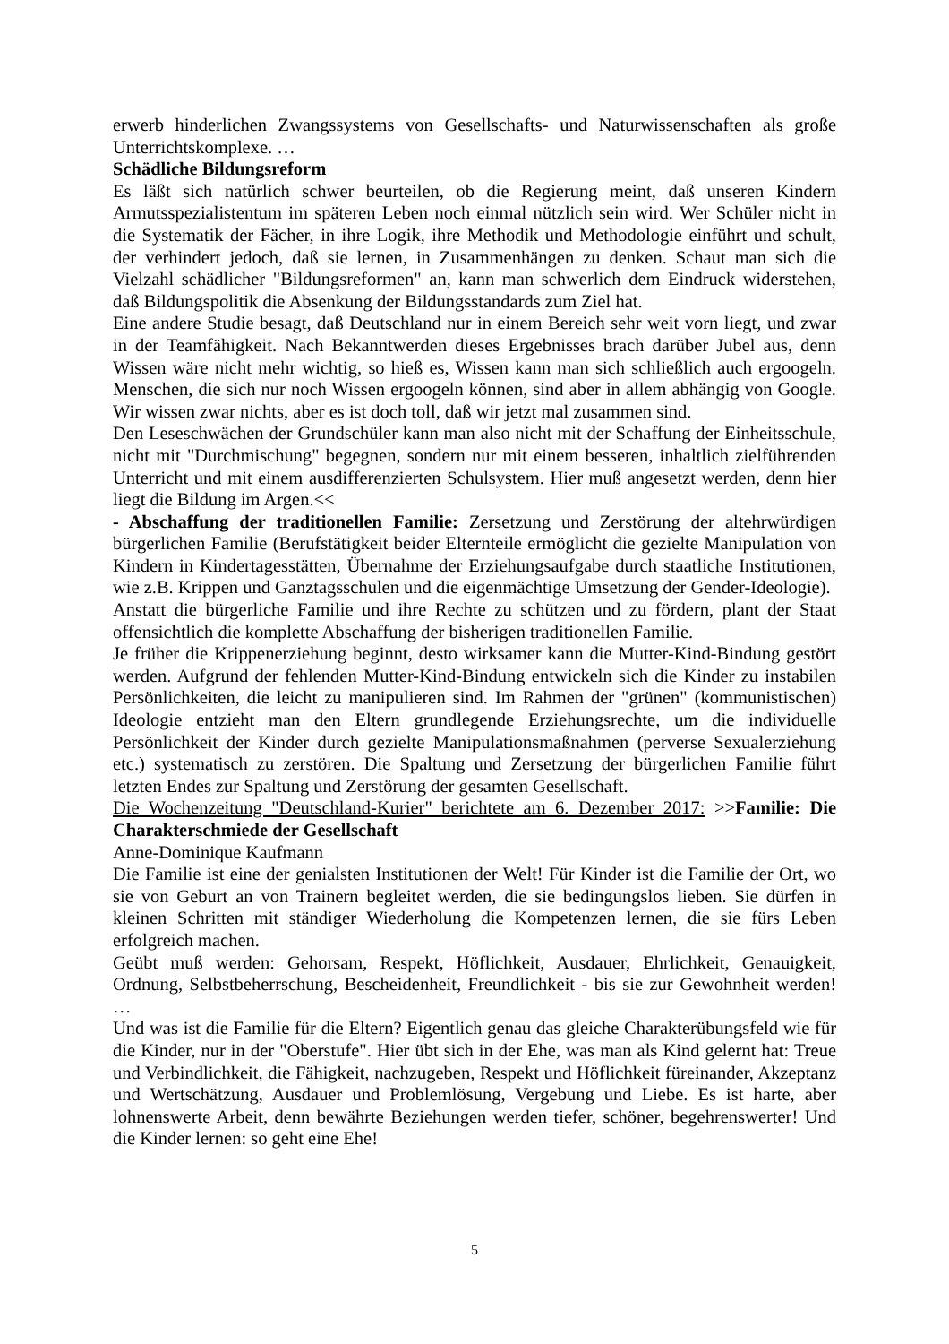erwerb hinderlichen Zwangssystems von Gesellschafts- und Naturwissenschaften als große Unterrichtskomplexe. …
Schädliche Bildungsreform
Es läßt sich natürlich schwer beurteilen, ob die Regierung meint, daß unseren Kindern Armutsspezialistentum im späteren Leben noch einmal nützlich sein wird. Wer Schüler nicht in die Systematik der Fächer, in ihre Logik, ihre Methodik und Methodologie einführt und schult, der verhindert jedoch, daß sie lernen, in Zusammenhängen zu denken. Schaut man sich die Vielzahl schädlicher "Bildungsreformen" an, kann man schwerlich dem Eindruck widerstehen, daß Bildungspolitik die Absenkung der Bildungsstandards zum Ziel hat.
Eine andere Studie besagt, daß Deutschland nur in einem Bereich sehr weit vorn liegt, und zwar in der Teamfähigkeit. Nach Bekanntwerden dieses Ergebnisses brach darüber Jubel aus, denn Wissen wäre nicht mehr wichtig, so hieß es, Wissen kann man sich schließlich auch ergoogeln. Menschen, die sich nur noch Wissen ergoogeln können, sind aber in allem abhängig von Google. Wir wissen zwar nichts, aber es ist doch toll, daß wir jetzt mal zusammen sind.
Den Leseschwächen der Grundschüler kann man also nicht mit der Schaffung der Einheitsschule, nicht mit "Durchmischung" begegnen, sondern nur mit einem besseren, inhaltlich zielführenden Unterricht und mit einem ausdifferenzierten Schulsystem. Hier muß angesetzt werden, denn hier liegt die Bildung im Argen.<<
- Abschaffung der traditionellen Familie: Zersetzung und Zerstörung der altehrwürdigen bürgerlichen Familie (Berufstätigkeit beider Elternteile ermöglicht die gezielte Manipulation von Kindern in Kindertagesstätten, Übernahme der Erziehungsaufgabe durch staatliche Institutionen, wie z.B. Krippen und Ganztagsschulen und die eigenmächtige Umsetzung der Gender-Ideologie).
Anstatt die bürgerliche Familie und ihre Rechte zu schützen und zu fördern, plant der Staat offensichtlich die komplette Abschaffung der bisherigen traditionellen Familie.
Je früher die Krippenerziehung beginnt, desto wirksamer kann die Mutter-Kind-Bindung gestört werden. Aufgrund der fehlenden Mutter-Kind-Bindung entwickeln sich die Kinder zu instabilen Persönlichkeiten, die leicht zu manipulieren sind. Im Rahmen der "grünen" (kommunistischen) Ideologie entzieht man den Eltern grundlegende Erziehungsrechte, um die individuelle Persönlichkeit der Kinder durch gezielte Manipulationsmaßnahmen (perverse Sexualerziehung etc.) systematisch zu zerstören. Die Spaltung und Zersetzung der bürgerlichen Familie führt letzten Endes zur Spaltung und Zerstörung der gesamten Gesellschaft.
Die Wochenzeitung "Deutschland-Kurier" berichtete am 6. Dezember 2017: >>Familie: Die Charakterschmiede der Gesellschaft
Anne-Dominique Kaufmann
Die Familie ist eine der genialsten Institutionen der Welt! Für Kinder ist die Familie der Ort, wo sie von Geburt an von Trainern begleitet werden, die sie bedingungslos lieben. Sie dürfen in kleinen Schritten mit ständiger Wiederholung die Kompetenzen lernen, die sie fürs Leben erfolgreich machen.
Geübt muß werden: Gehorsam, Respekt, Höflichkeit, Ausdauer, Ehrlichkeit, Genauigkeit, Ordnung, Selbstbeherrschung, Bescheidenheit, Freundlichkeit - bis sie zur Gewohnheit werden! …
Und was ist die Familie für die Eltern? Eigentlich genau das gleiche Charakterübungsfeld wie für die Kinder, nur in der "Oberstufe". Hier übt sich in der Ehe, was man als Kind gelernt hat: Treue und Verbindlichkeit, die Fähigkeit, nachzugeben, Respekt und Höflichkeit füreinander, Akzeptanz und Wertschätzung, Ausdauer und Problemlösung, Vergebung und Liebe. Es ist harte, aber lohnenswerte Arbeit, denn bewährte Beziehungen werden tiefer, schöner, begehrenswerter! Und die Kinder lernen: so geht eine Ehe!
5